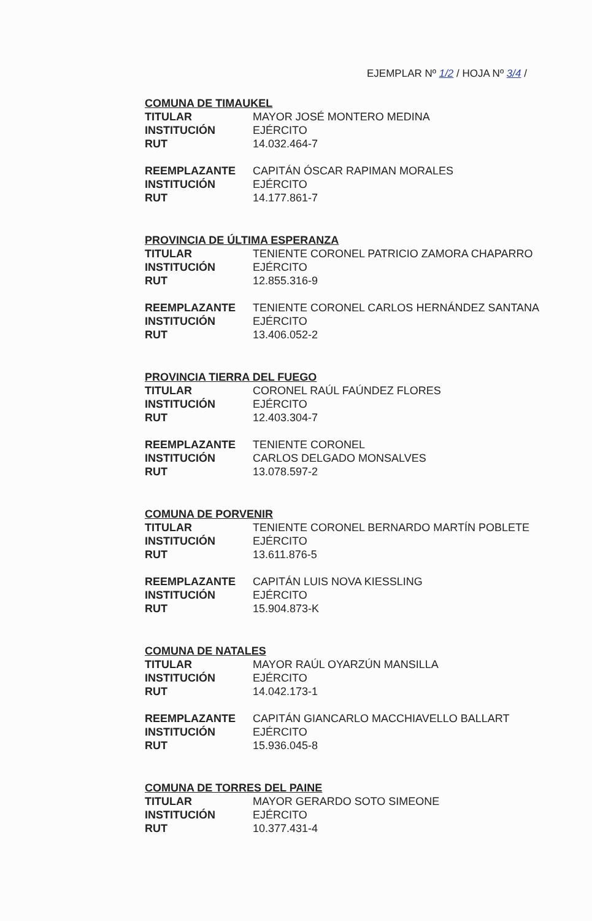EJEMPLAR Nº 1/2 / HOJA Nº 3/4 /
COMUNA DE TIMAUKEL
| TITULAR | MAYOR JOSÉ MONTERO MEDINA |
| INSTITUCIÓN | EJÉRCITO |
| RUT | 14.032.464-7 |
| REEMPLAZANTE | CAPITÁN ÓSCAR RAPIMAN MORALES |
| INSTITUCIÓN | EJÉRCITO |
| RUT | 14.177.861-7 |
PROVINCIA DE ÚLTIMA ESPERANZA
| TITULAR | TENIENTE CORONEL PATRICIO ZAMORA CHAPARRO |
| INSTITUCIÓN | EJÉRCITO |
| RUT | 12.855.316-9 |
| REEMPLAZANTE | TENIENTE CORONEL CARLOS HERNÁNDEZ SANTANA |
| INSTITUCIÓN | EJÉRCITO |
| RUT | 13.406.052-2 |
PROVINCIA TIERRA DEL FUEGO
| TITULAR | CORONEL RAÚL FAÚNDEZ FLORES |
| INSTITUCIÓN | EJÉRCITO |
| RUT | 12.403.304-7 |
| REEMPLAZANTE | TENIENTE CORONEL |
| INSTITUCIÓN | CARLOS DELGADO MONSALVES |
| RUT | 13.078.597-2 |
COMUNA DE PORVENIR
| TITULAR | TENIENTE CORONEL BERNARDO MARTÍN POBLETE |
| INSTITUCIÓN | EJÉRCITO |
| RUT | 13.611.876-5 |
| REEMPLAZANTE | CAPITÁN LUIS NOVA KIESSLING |
| INSTITUCIÓN | EJÉRCITO |
| RUT | 15.904.873-K |
COMUNA DE NATALES
| TITULAR | MAYOR RAÚL OYARZÚN MANSILLA |
| INSTITUCIÓN | EJÉRCITO |
| RUT | 14.042.173-1 |
| REEMPLAZANTE | CAPITÁN GIANCARLO MACCHIAVELLO BALLART |
| INSTITUCIÓN | EJÉRCITO |
| RUT | 15.936.045-8 |
COMUNA DE TORRES DEL PAINE
| TITULAR | MAYOR GERARDO SOTO SIMEONE |
| INSTITUCIÓN | EJÉRCITO |
| RUT | 10.377.431-4 |